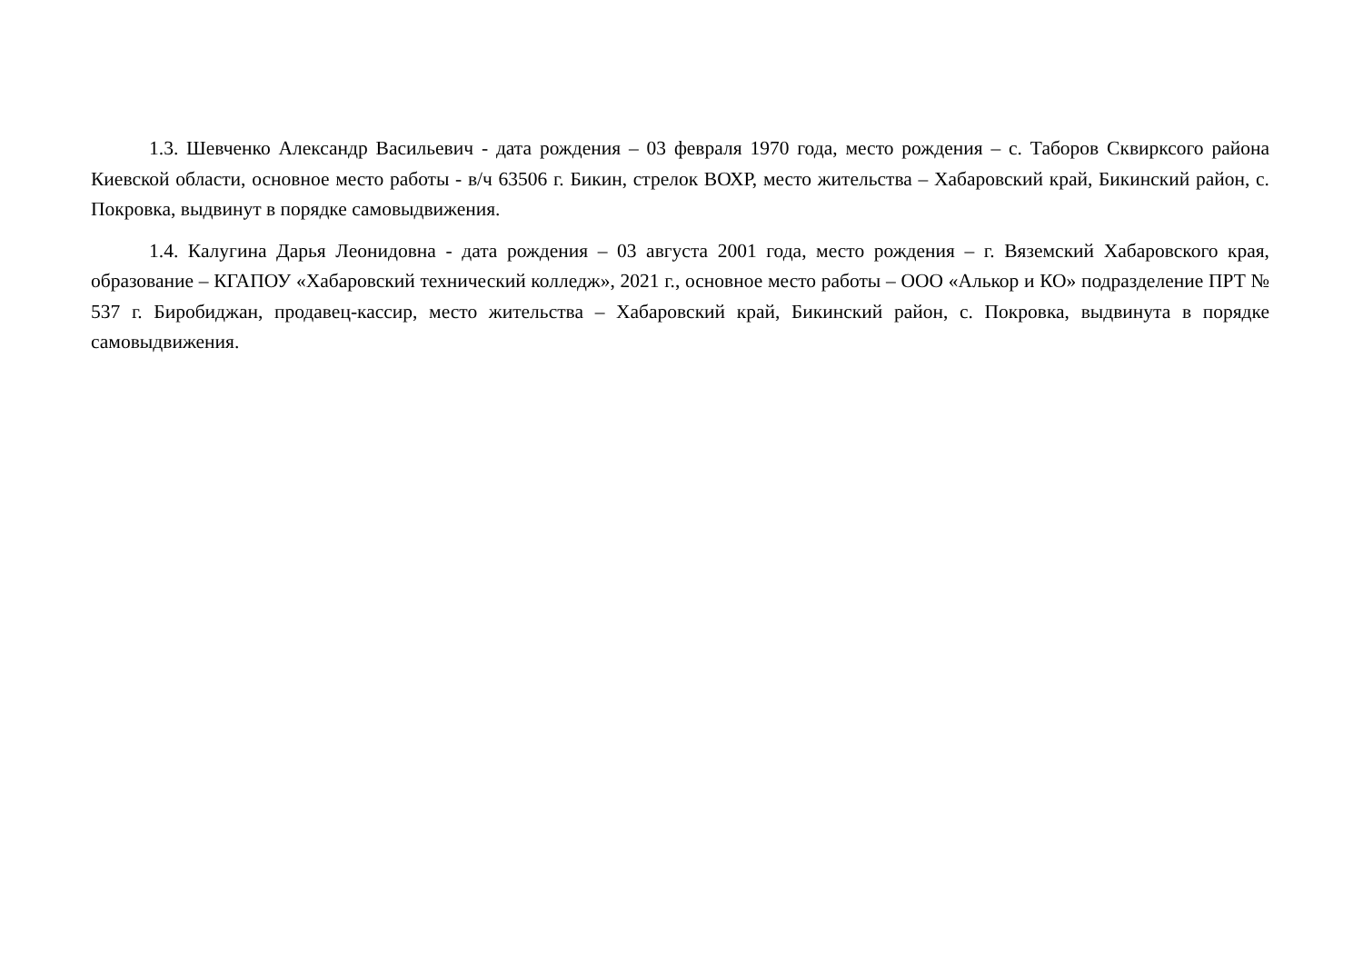1.3. Шевченко Александр Васильевич - дата рождения – 03 февраля 1970 года, место рождения – с. Таборов Сквирксого района Киевской области, основное место работы - в/ч 63506 г. Бикин, стрелок ВОХР, место жительства – Хабаровский край, Бикинский район, с. Покровка, выдвинут в порядке самовыдвижения.
1.4. Калугина Дарья Леонидовна - дата рождения – 03 августа 2001 года, место рождения – г. Вяземский Хабаровского края, образование – КГАПОУ «Хабаровский технический колледж», 2021 г., основное место работы – ООО «Алькор и КО» подразделение ПРТ № 537 г. Биробиджан, продавец-кассир, место жительства – Хабаровский край, Бикинский район, с. Покровка, выдвинута в порядке самовыдвижения.